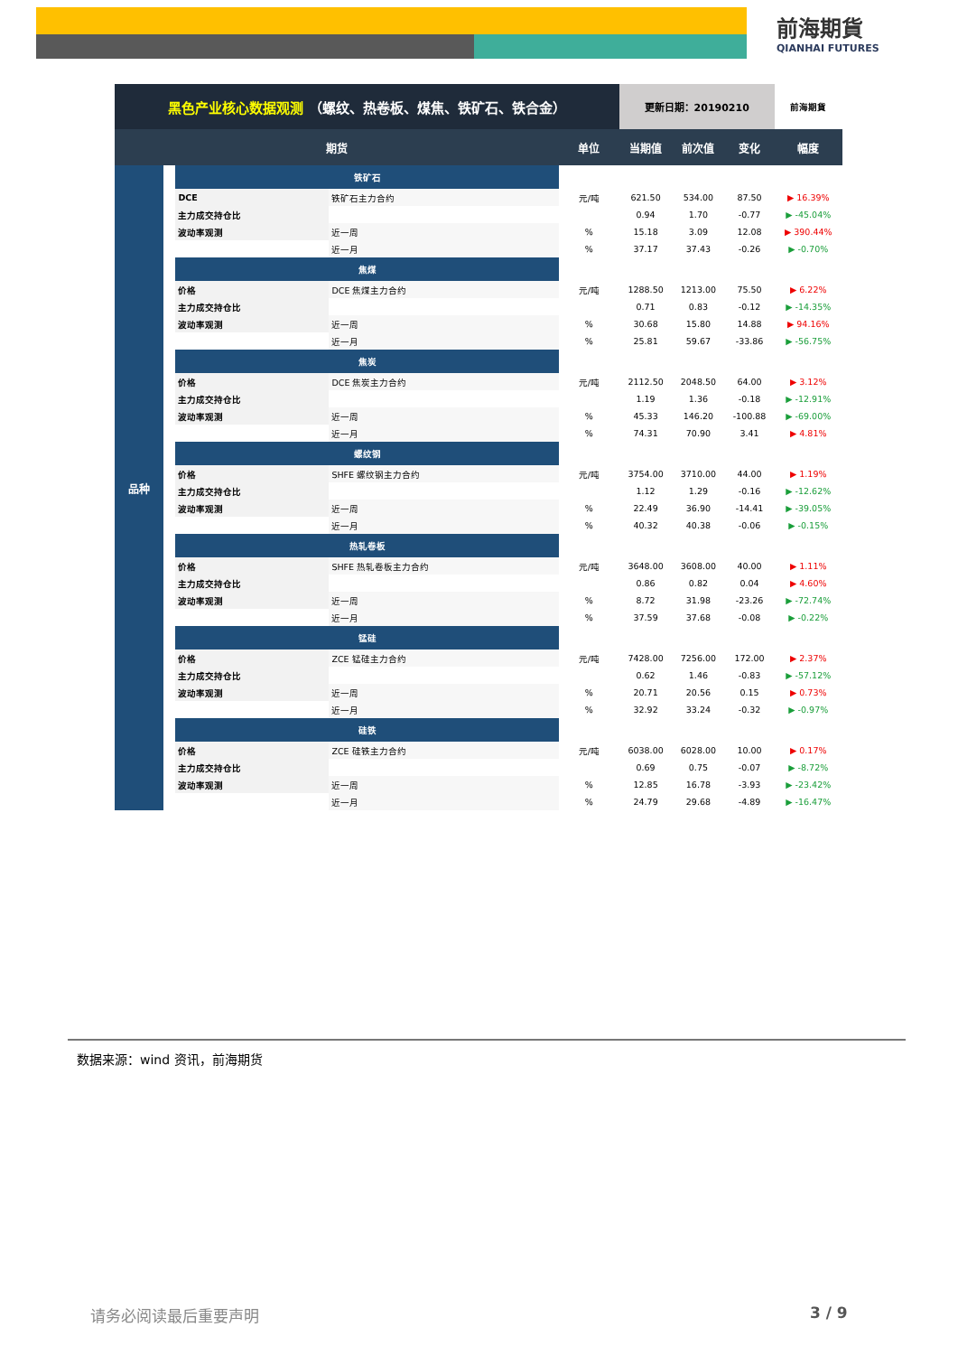前海期貨
QIANHAI FUTURES
| 黑色产业核心数据观测 （螺纹、热卷板、煤焦、铁矿石、铁合金） | | | | | 更新日期：20190210 | | | 前海期貨 |
| 期货 | | | | 单位 | 当期值 | 前次值 | 变化 | 幅度 |
| 品种 | | 铁矿石 | | | | | | |
| | | DCE | 铁矿石主力合约 | 元/吨 | 621.50 | 534.00 | 87.50 | ▶ 16.39% |
| | | 主力成交持仓比 | | | 0.94 | 1.70 | -0.77 | ▶ -45.04% |
| | | 波动率观测 | 近一周 | % | 15.18 | 3.09 | 12.08 | ▶ 390.44% |
| | | | 近一月 | % | 37.17 | 37.43 | -0.26 | ▶ -0.70% |
| | | 焦煤 | | | | | | |
| | | 价格 | DCE 焦煤主力合约 | 元/吨 | 1288.50 | 1213.00 | 75.50 | ▶ 6.22% |
| | | 主力成交持仓比 | | | 0.71 | 0.83 | -0.12 | ▶ -14.35% |
| | | 波动率观测 | 近一周 | % | 30.68 | 15.80 | 14.88 | ▶ 94.16% |
| | | | 近一月 | % | 25.81 | 59.67 | -33.86 | ▶ -56.75% |
| | | 焦炭 | | | | | | |
| | | 价格 | DCE 焦炭主力合约 | 元/吨 | 2112.50 | 2048.50 | 64.00 | ▶ 3.12% |
| | | 主力成交持仓比 | | | 1.19 | 1.36 | -0.18 | ▶ -12.91% |
| | | 波动率观测 | 近一周 | % | 45.33 | 146.20 | -100.88 | ▶ -69.00% |
| | | | 近一月 | % | 74.31 | 70.90 | 3.41 | ▶ 4.81% |
| | | 螺纹钢 | | | | | | |
| | | 价格 | SHFE 螺纹钢主力合约 | 元/吨 | 3754.00 | 3710.00 | 44.00 | ▶ 1.19% |
| | | 主力成交持仓比 | | | 1.12 | 1.29 | -0.16 | ▶ -12.62% |
| | | 波动率观测 | 近一周 | % | 22.49 | 36.90 | -14.41 | ▶ -39.05% |
| | | | 近一月 | % | 40.32 | 40.38 | -0.06 | ▶ -0.15% |
| | | 热轧卷板 | | | | | | |
| | | 价格 | SHFE 热轧卷板主力合约 | 元/吨 | 3648.00 | 3608.00 | 40.00 | ▶ 1.11% |
| | | 主力成交持仓比 | | | 0.86 | 0.82 | 0.04 | ▶ 4.60% |
| | | 波动率观测 | 近一周 | % | 8.72 | 31.98 | -23.26 | ▶ -72.74% |
| | | | 近一月 | % | 37.59 | 37.68 | -0.08 | ▶ -0.22% |
| | | 锰硅 | | | | | | |
| | | 价格 | ZCE 锰硅主力合约 | 元/吨 | 7428.00 | 7256.00 | 172.00 | ▶ 2.37% |
| | | 主力成交持仓比 | | | 0.62 | 1.46 | -0.83 | ▶ -57.12% |
| | | 波动率观测 | 近一周 | % | 20.71 | 20.56 | 0.15 | ▶ 0.73% |
| | | | 近一月 | % | 32.92 | 33.24 | -0.32 | ▶ -0.97% |
| | | 硅铁 | | | | | | |
| | | 价格 | ZCE 硅铁主力合约 | 元/吨 | 6038.00 | 6028.00 | 10.00 | ▶ 0.17% |
| | | 主力成交持仓比 | | | 0.69 | 0.75 | -0.07 | ▶ -8.72% |
| | | 波动率观测 | 近一周 | % | 12.85 | 16.78 | -3.93 | ▶ -23.42% |
| | | | 近一月 | % | 24.79 | 29.68 | -4.89 | ▶ -16.47% |
数据来源：wind 资讯，前海期货
请务必阅读最后重要声明 3 / 9